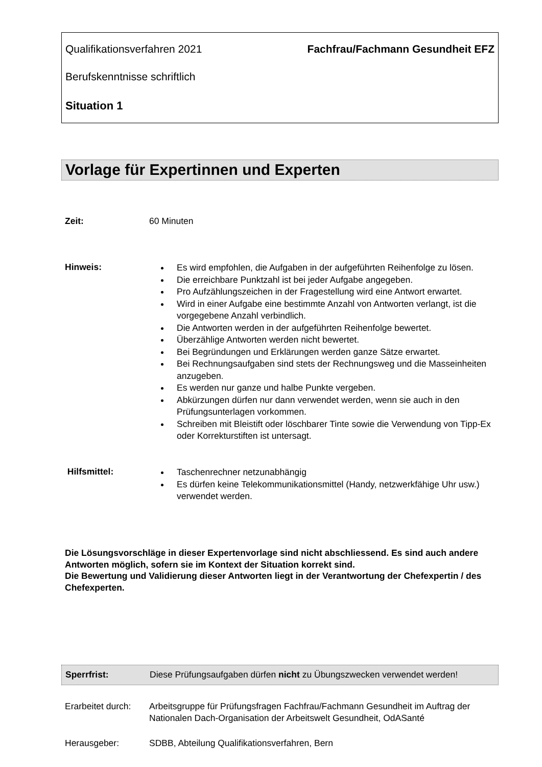Qualifikationsverfahren 2021 Fachfrau/Fachmann Gesundheit EFZ
Berufskenntnisse schriftlich
Situation 1
Vorlage für Expertinnen und Experten
Zeit: 60 Minuten
Hinweis:
Es wird empfohlen, die Aufgaben in der aufgeführten Reihenfolge zu lösen.
Die erreichbare Punktzahl ist bei jeder Aufgabe angegeben.
Pro Aufzählungszeichen in der Fragestellung wird eine Antwort erwartet.
Wird in einer Aufgabe eine bestimmte Anzahl von Antworten verlangt, ist die vorgegebene Anzahl verbindlich.
Die Antworten werden in der aufgeführten Reihenfolge bewertet.
Überzählige Antworten werden nicht bewertet.
Bei Begründungen und Erklärungen werden ganze Sätze erwartet.
Bei Rechnungsaufgaben sind stets der Rechnungsweg und die Masseinheiten anzugeben.
Es werden nur ganze und halbe Punkte vergeben.
Abkürzungen dürfen nur dann verwendet werden, wenn sie auch in den Prüfungsunterlagen vorkommen.
Schreiben mit Bleistift oder löschbarer Tinte sowie die Verwendung von Tipp-Ex oder Korrekturstiften ist untersagt.
Hilfsmittel:
Taschenrechner netzunabhängig
Es dürfen keine Telekommunikationsmittel (Handy, netzwerkfähige Uhr usw.) verwendet werden.
Die Lösungsvorschläge in dieser Expertenvorlage sind nicht abschliessend. Es sind auch andere Antworten möglich, sofern sie im Kontext der Situation korrekt sind.
Die Bewertung und Validierung dieser Antworten liegt in der Verantwortung der Chefexpertin / des Chefexperten.
Sperrfrist: Diese Prüfungsaufgaben dürfen nicht zu Übungszwecken verwendet werden!
Erarbeitet durch: Arbeitsgruppe für Prüfungsfragen Fachfrau/Fachmann Gesundheit im Auftrag der Nationalen Dach-Organisation der Arbeitswelt Gesundheit, OdASanté
Herausgeber: SDBB, Abteilung Qualifikationsverfahren, Bern